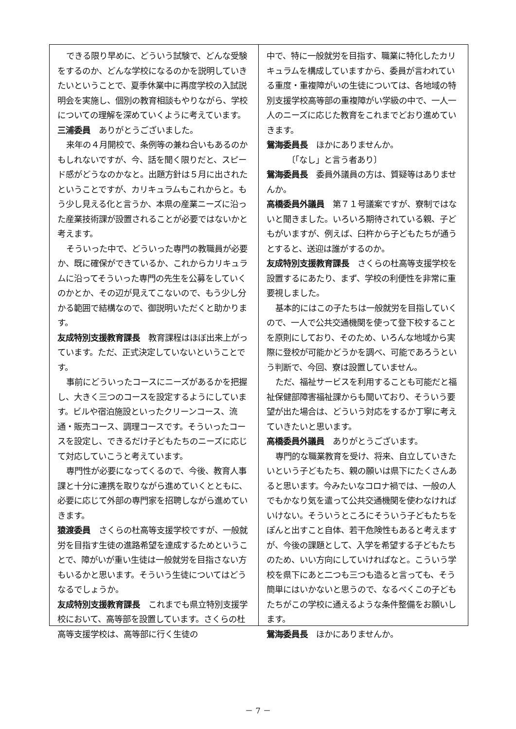できる限り早めに、どういう試験で、どんな受験をするのか、どんな学校になるのかを説明していきたいということで、夏季休業中に再度学校の入試説明会を実施し、個別の教育相談もやりながら、学校についての理解を深めていくように考えています。
三浦委員　ありがとうございました。
来年の４月開校で、条例等の兼ね合いもあるのかもしれないですが、今、話を聞く限りだと、スピード感がどうなのかなと。出題方針は５月に出されたということですが、カリキュラムもこれからと。もう少し見える化と言うか、本県の産業ニーズに沿った産業技術課が設置されることが必要ではないかと考えます。
そういった中で、どういった専門の教職員が必要か、既に確保ができているか、これからカリキュラムに沿ってそういった専門の先生を公募をしていくのかとか、その辺が見えてこないので、もう少し分かる範囲で結構なので、御説明いただくと助かります。
友成特別支援教育課長　教育課程はほぼ出来上がっています。ただ、正式決定していないということです。
事前にどういったコースにニーズがあるかを把握し、大きく三つのコースを設定するようにしています。ビルや宿泊施設といったクリーンコース、流通・販売コース、調理コースです。そういったコースを設定し、できるだけ子どもたちのニーズに応じて対応していこうと考えています。
専門性が必要になってくるので、今後、教育人事課と十分に連携を取りながら進めていくとともに、必要に応じて外部の専門家を招聘しながら進めていきます。
猿渡委員　さくらの杜高等支援学校ですが、一般就労を目指す生徒の進路希望を達成するためということで、障がいが重い生徒は一般就労を目指さない方もいるかと思います。そういう生徒についてはどうなるでしょうか。
友成特別支援教育課長　これまでも県立特別支援学校において、高等部を設置しています。さくらの杜高等支援学校は、高等部に行く生徒の
中で、特に一般就労を目指す、職業に特化したカリキュラムを構成していますから、委員が言われている重度・重複障がいの生徒については、各地域の特別支援学校高等部の重複障がい学級の中で、一人一人のニーズに応じた教育をこれまでどおり進めていきます。
鴛海委員長　ほかにありませんか。
　　　〔「なし」と言う者あり〕
鴛海委員長　委員外議員の方は、質疑等はありませんか。
高橋委員外議員　第７１号議案ですが、寮制ではないと聞きました。いろいろ期待されている親、子どもがいますが、例えば、臼杵から子どもたちが通うとすると、送迎は誰がするのか。
友成特別支援教育課長　さくらの杜高等支援学校を設置するにあたり、まず、学校の利便性を非常に重要視しました。
基本的にはこの子たちは一般就労を目指していくので、一人で公共交通機関を使って登下校することを原則にしており、そのため、いろんな地域から実際に登校が可能かどうかを調べ、可能であろうという判断で、今回、寮は設置していません。
ただ、福祉サービスを利用することも可能だと福祉保健部障害福祉課からも聞いており、そういう要望が出た場合は、どういう対応をするか丁寧に考えていきたいと思います。
高橋委員外議員　ありがとうございます。
専門的な職業教育を受け、将来、自立していきたいという子どもたち、親の願いは県下にたくさんあると思います。今みたいなコロナ禍では、一般の人でもかなり気を遣って公共交通機関を使わなければいけない。そういうところにそういう子どもたちをぽんと出すこと自体、若干危険性もあると考えますが、今後の課題として、入学を希望する子どもたちのため、いい方向にしていければなと。こういう学校を県下にあと二つも三つも造ると言っても、そう簡単にはいかないと思うので、なるべくこの子どもたちがこの学校に通えるような条件整備をお願いします。
鴛海委員長　ほかにありませんか。
－ 7 －